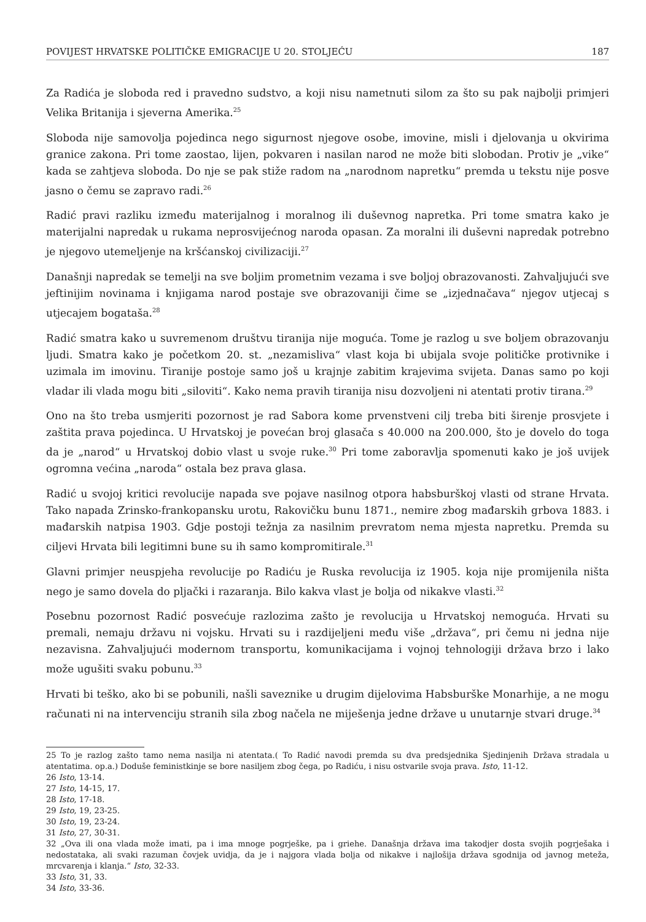POVIJEST HRVATSKE POLITIČKE EMIGRACIJE U 20. STOLJEĆU 187
Za Radića je sloboda red i pravedno sudstvo, a koji nisu nametnuti silom za što su pak najbolji primjeri Velika Britanija i sjeverna Amerika.<sup>25</sup>
Sloboda nije samovolja pojedinca nego sigurnost njegove osobe, imovine, misli i djelovanja u okvirima granice zakona. Pri tome zaostao, lijen, pokvaren i nasilan narod ne može biti slobodan. Protiv je „vike“ kada se zahtjeva sloboda. Do nje se pak stiže radom na „narodnom napretku“ premda u tekstu nije posve jasno o čemu se zapravo radi.<sup>26</sup>
Radić pravi razliku između materijalnog i moralnog ili duševnog napretka. Pri tome smatra kako je materijalni napredak u rukama neprosvijećnog naroda opasan. Za moralni ili duševni napredak potrebno je njegovo utemeljenje na kršćanskoj civilizaciji.<sup>27</sup>
Današnji napredak se temelji na sve boljim prometnim vezama i sve boljoj obrazovanosti. Zahvaljujući sve jeftinijim novinama i knjigama narod postaje sve obrazovaniji čime se „izjednačava“ njegov utjecaj s utjecajem bogataša.<sup>28</sup>
Radić smatra kako u suvremenom društvu tiranija nije moguća. Tome je razlog u sve boljem obrazovanju ljudi. Smatra kako je početkom 20. st. „nezamisliva“ vlast koja bi ubijala svoje političke protivnike i uzimala im imovinu. Tiranije postoje samo još u krajnje zabitim krajevima svijeta. Danas samo po koji vladar ili vlada mogu biti „siloviti“. Kako nema pravih tiranija nisu dozvoljeni ni atentati protiv tirana.<sup>29</sup>
Ono na što treba usmjeriti pozornost je rad Sabora kome prvenstveni cilj treba biti širenje prosvjete i zaštita prava pojedinca. U Hrvatskoj je povećan broj glasača s 40.000 na 200.000, što je dovelo do toga da je „narod“ u Hrvatskoj dobio vlast u svoje ruke.<sup>30</sup> Pri tome zaboravlja spomenuti kako je još uvijek ogromna većina „naroda“ ostala bez prava glasa.
Radić u svojoj kritici revolucije napada sve pojave nasilnog otpora habsburškoj vlasti od strane Hrvata. Tako napada Zrinsko-frankopansku urotu, Rakovičku bunu 1871., nemire zbog mađarskih grbova 1883. i mađarskih natpisa 1903. Gdje postoji težnja za nasilnim prevratom nema mjesta napretku. Premda su ciljevi Hrvata bili legitimni bune su ih samo kompromitirale.<sup>31</sup>
Glavni primjer neuspjeha revolucije po Radiću je Ruska revolucija iz 1905. koja nije promijenila ništa nego je samo dovela do pljački i razaranja. Bilo kakva vlast je bolja od nikakve vlasti.<sup>32</sup>
Posebnu pozornost Radić posvećuje razlozima zašto je revolucija u Hrvatskoj nemoguća. Hrvati su premali, nemaju državu ni vojsku. Hrvati su i razdijeljeni među više „država“, pri čemu ni jedna nije nezavisna. Zahvaljujući modernom transportu, komunikacijama i vojnoj tehnologiji država brzo i lako može ugušiti svaku pobunu.<sup>33</sup>
Hrvati bi teško, ako bi se pobunili, našli saveznike u drugim dijelovima Habsburške Monarhije, a ne mogu računati ni na intervenciju stranih sila zbog načela ne miješenja jedne države u unutarnje stvari druge.<sup>34</sup>
25 To je razlog zašto tamo nema nasilja ni atentata.( To Radić navodi premda su dva predsjednika Sjedinjenih Država stradala u atentatima. op.a.) Doduše feministkinje se bore nasiljem zbog čega, po Radiću, i nisu ostvarile svoja prava. Isto, 11-12.
26 Isto, 13-14.
27 Isto, 14-15, 17.
28 Isto, 17-18.
29 Isto, 19, 23-25.
30 Isto, 19, 23-24.
31 Isto, 27, 30-31.
32 „Ova ili ona vlada može imati, pa i ima mnoge pogrješke, pa i griehe. Današnja država ima takodjer dosta svojih pogrješaka i nedostataka, ali svaki razuman čovjek uvidja, da je i najgora vlada bolja od nikakve i najlošija država sgodnija od javnog meteža, mrcvarenja i klanja.“ Isto, 32-33.
33 Isto, 31, 33.
34 Isto, 33-36.